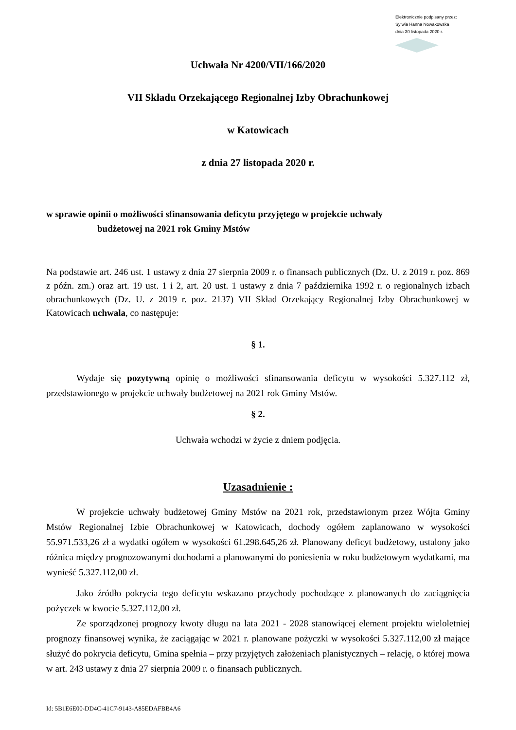Elektronicznie podpisany przez:
Sylwia Hanna Nowakowska
dnia 30 listopada 2020 r.
Uchwała Nr 4200/VII/166/2020
VII Składu Orzekającego Regionalnej Izby Obrachunkowej
w Katowicach
z dnia 27 listopada 2020 r.
w sprawie opinii o możliwości sfinansowania deficytu przyjętego w projekcie uchwały
budżetowej na 2021 rok Gminy Mstów
Na podstawie art. 246 ust. 1 ustawy z dnia 27 sierpnia 2009 r. o finansach publicznych (Dz. U. z 2019 r. poz. 869 z późn. zm.) oraz art. 19 ust. 1 i 2, art. 20 ust. 1 ustawy z dnia 7 października 1992 r. o regionalnych izbach obrachunkowych (Dz. U. z 2019 r. poz. 2137) VII Skład Orzekający Regionalnej Izby Obrachunkowej w Katowicach uchwala, co następuje:
§ 1.
Wydaje się pozytywną opinię o możliwości sfinansowania deficytu w wysokości 5.327.112 zł, przedstawionego w projekcie uchwały budżetowej na 2021 rok Gminy Mstów.
§ 2.
Uchwała wchodzi w życie z dniem podjęcia.
Uzasadnienie :
W projekcie uchwały budżetowej Gminy Mstów na 2021 rok, przedstawionym przez Wójta Gminy Mstów Regionalnej Izbie Obrachunkowej w Katowicach, dochody ogółem zaplanowano w wysokości 55.971.533,26 zł a wydatki ogółem w wysokości 61.298.645,26 zł. Planowany deficyt budżetowy, ustalony jako różnica między prognozowanymi dochodami a planowanymi do poniesienia w roku budżetowym wydatkami, ma wynieść 5.327.112,00 zł.
Jako źródło pokrycia tego deficytu wskazano przychody pochodzące z planowanych do zaciągnięcia pożyczek w kwocie 5.327.112,00 zł.
Ze sporządzonej prognozy kwoty długu na lata 2021 - 2028 stanowiącej element projektu wieloletniej prognozy finansowej wynika, że zaciągając w 2021 r. planowane pożyczki w wysokości 5.327.112,00 zł mające służyć do pokrycia deficytu, Gmina spełnia – przy przyjętych założeniach planistycznych – relację, o której mowa w art. 243 ustawy z dnia 27 sierpnia 2009 r. o finansach publicznych.
Id: 5B1E6E00-DD4C-41C7-9143-A85EDAFBB4A6